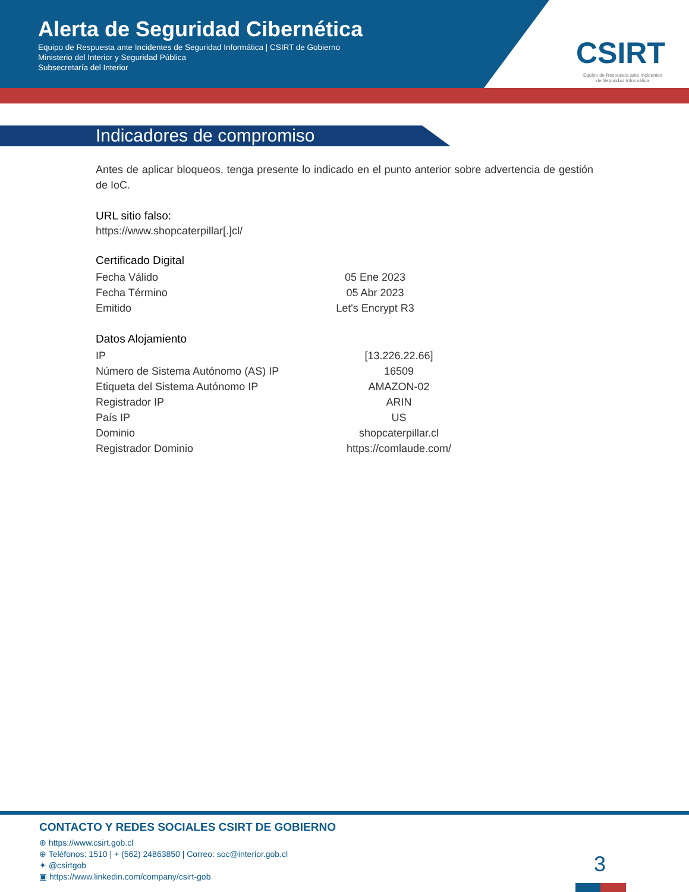Alerta de Seguridad Cibernética
Equipo de Respuesta ante Incidentes de Seguridad Informática | CSIRT de Gobierno
Ministerio del Interior y Seguridad Pública
Subsecretaría del Interior
CSIRT
Equipo de Respuesta ante Incidentes
de Seguridad Informática
Indicadores de compromiso
Antes de aplicar bloqueos, tenga presente lo indicado en el punto anterior sobre advertencia de gestión de IoC.
URL sitio falso:
https://www.shopcaterpillar[.]cl/
Certificado Digital
| Fecha Válido | 05 Ene 2023 |
| Fecha Término | 05 Abr 2023 |
| Emitido | Let's Encrypt R3 |
Datos Alojamiento
| IP | [13.226.22.66] |
| Número de Sistema Autónomo (AS) IP | 16509 |
| Etiqueta del Sistema Autónomo IP | AMAZON-02 |
| Registrador IP | ARIN |
| País IP | US |
| Dominio | shopcaterpillar.cl |
| Registrador Dominio | https://comlaude.com/ |
CONTACTO Y REDES SOCIALES CSIRT DE GOBIERNO
⊕ https://www.csirt.gob.cl
⊕ Teléfonos: 1510 | + (562) 24863850 | Correo: soc@interior.gob.cl
✦ @csirtgob
▣ https://www.linkedin.com/company/csirt-gob
3